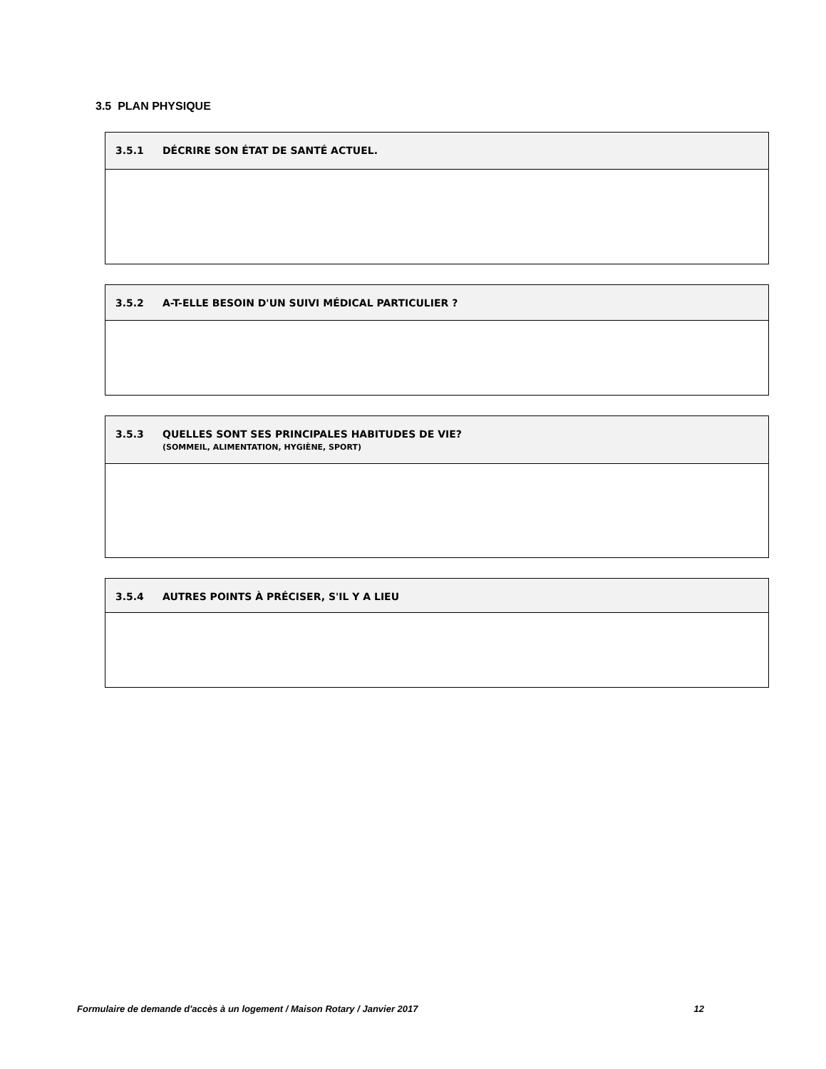3.5 PLAN PHYSIQUE
3.5.1 DÉCRIRE SON ÉTAT DE SANTÉ ACTUEL.
3.5.2 A-T-ELLE BESOIN D'UN SUIVI MÉDICAL PARTICULIER ?
3.5.3 QUELLES SONT SES PRINCIPALES HABITUDES DE VIE?
(SOMMEIL, ALIMENTATION, HYGIÈNE, SPORT)
3.5.4 AUTRES POINTS À PRÉCISER, S'IL Y A LIEU
Formulaire de demande d'accès à un logement / Maison Rotary / Janvier 2017 12